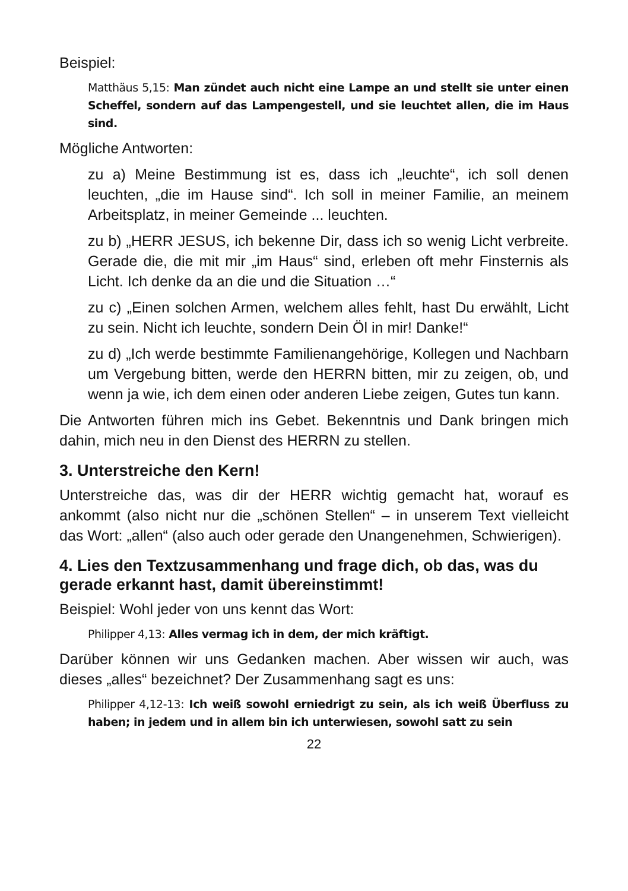Beispiel:
Matthäus 5,15: Man zündet auch nicht eine Lampe an und stellt sie unter einen Scheffel, sondern auf das Lampengestell, und sie leuchtet allen, die im Haus sind.
Mögliche Antworten:
zu a) Meine Bestimmung ist es, dass ich „leuchte“, ich soll denen leuchten, „die im Hause sind“. Ich soll in meiner Familie, an meinem Arbeitsplatz, in meiner Gemeinde ... leuchten.
zu b) „HERR JESUS, ich bekenne Dir, dass ich so wenig Licht verbreite. Gerade die, die mit mir „im Haus“ sind, erleben oft mehr Finsternis als Licht. Ich denke da an die und die Situation …“
zu c) „Einen solchen Armen, welchem alles fehlt, hast Du erwählt, Licht zu sein. Nicht ich leuchte, sondern Dein Öl in mir! Danke!“
zu d) „Ich werde bestimmte Familienangehörige, Kollegen und Nachbarn um Vergebung bitten, werde den HERRN bitten, mir zu zeigen, ob, und wenn ja wie, ich dem einen oder anderen Liebe zeigen, Gutes tun kann.
Die Antworten führen mich ins Gebet. Bekenntnis und Dank bringen mich dahin, mich neu in den Dienst des HERRN zu stellen.
3. Unterstreiche den Kern!
Unterstreiche das, was dir der HERR wichtig gemacht hat, worauf es ankommt (also nicht nur die „schönen Stellen“ – in unserem Text vielleicht das Wort: „allen“ (also auch oder gerade den Unangenehmen, Schwierigen).
4. Lies den Textzusammenhang und frage dich, ob das, was du gerade erkannt hast, damit übereinstimmt!
Beispiel: Wohl jeder von uns kennt das Wort:
Philipper 4,13: Alles vermag ich in dem, der mich kräftigt.
Darüber können wir uns Gedanken machen. Aber wissen wir auch, was dieses „alles“ bezeichnet? Der Zusammenhang sagt es uns:
Philipper 4,12-13: Ich weiß sowohl erniedrigt zu sein, als ich weiß Überfluss zu haben; in jedem und in allem bin ich unterwiesen, sowohl satt zu sein
22